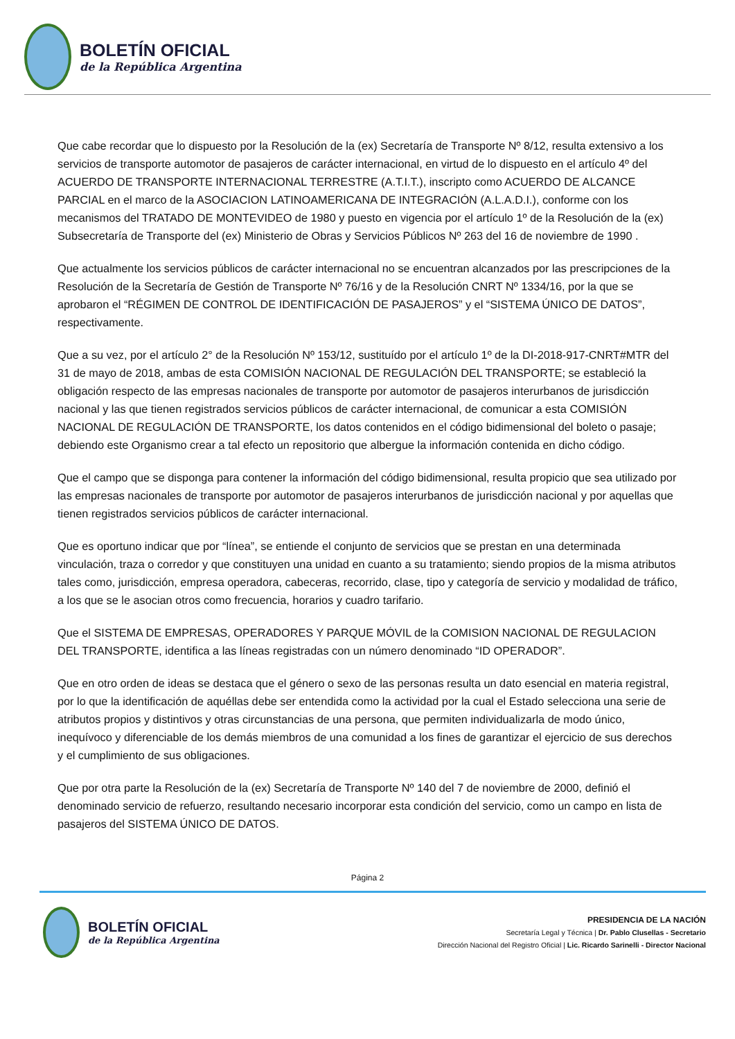BOLETÍN OFICIAL
de la República Argentina
Que cabe recordar que lo dispuesto por la Resolución de la (ex) Secretaría de Transporte Nº 8/12, resulta extensivo a los servicios de transporte automotor de pasajeros de carácter internacional, en virtud de lo dispuesto en el artículo 4º del ACUERDO DE TRANSPORTE INTERNACIONAL TERRESTRE (A.T.I.T.), inscripto como ACUERDO DE ALCANCE PARCIAL en el marco de la ASOCIACION LATINOAMERICANA DE INTEGRACIÓN (A.L.A.D.I.), conforme con los mecanismos del TRATADO DE MONTEVIDEO de 1980 y puesto en vigencia por el artículo 1º de la Resolución de la (ex) Subsecretaría de Transporte del (ex) Ministerio de Obras y Servicios Públicos Nº 263 del 16 de noviembre de 1990 .
Que actualmente los servicios públicos de carácter internacional no se encuentran alcanzados por las prescripciones de la Resolución de la Secretaría de Gestión de Transporte Nº 76/16 y de la Resolución CNRT Nº 1334/16, por la que se aprobaron el “RÉGIMEN DE CONTROL DE IDENTIFICACIÓN DE PASAJEROS” y el “SISTEMA ÚNICO DE DATOS”, respectivamente.
Que a su vez, por el artículo 2° de la Resolución Nº 153/12, sustituído por el artículo 1º de la DI-2018-917-CNRT#MTR del 31 de mayo de 2018, ambas de esta COMISIÓN NACIONAL DE REGULACIÓN DEL TRANSPORTE; se estableció la obligación respecto de las empresas nacionales de transporte por automotor de pasajeros interurbanos de jurisdicción nacional y las que tienen registrados servicios públicos de carácter internacional, de comunicar a esta COMISIÓN NACIONAL DE REGULACIÓN DE TRANSPORTE, los datos contenidos en el código bidimensional del boleto o pasaje; debiendo este Organismo crear a tal efecto un repositorio que albergue la información contenida en dicho código.
Que el campo que se disponga para contener la información del código bidimensional, resulta propicio que sea utilizado por las empresas nacionales de transporte por automotor de pasajeros interurbanos de jurisdicción nacional y por aquellas que tienen registrados servicios públicos de carácter internacional.
Que es oportuno indicar que por “línea”, se entiende el conjunto de servicios que se prestan en una determinada vinculación, traza o corredor y que constituyen una unidad en cuanto a su tratamiento; siendo propios de la misma atributos tales como, jurisdicción, empresa operadora, cabeceras, recorrido, clase, tipo y categoría de servicio y modalidad de tráfico, a los que se le asocian otros como frecuencia, horarios y cuadro tarifario.
Que el SISTEMA DE EMPRESAS, OPERADORES Y PARQUE MÓVIL de la COMISION NACIONAL DE REGULACION DEL TRANSPORTE, identifica a las líneas registradas con un número denominado “ID OPERADOR”.
Que en otro orden de ideas se destaca que el género o sexo de las personas resulta un dato esencial en materia registral, por lo que la identificación de aquéllas debe ser entendida como la actividad por la cual el Estado selecciona una serie de atributos propios y distintivos y otras circunstancias de una persona, que permiten individualizarla de modo único, inequívoco y diferenciable de los demás miembros de una comunidad a los fines de garantizar el ejercicio de sus derechos y el cumplimiento de sus obligaciones.
Que por otra parte la Resolución de la (ex) Secretaría de Transporte Nº 140 del 7 de noviembre de 2000, definió el denominado servicio de refuerzo, resultando necesario incorporar esta condición del servicio, como un campo en lista de pasajeros del SISTEMA ÚNICO DE DATOS.
Página 2
BOLETÍN OFICIAL
de la República Argentina
PRESIDENCIA DE LA NACIÓN
Secretaría Legal y Técnica | Dr. Pablo Clusellas - Secretario
Dirección Nacional del Registro Oficial | Lic. Ricardo Sarinelli - Director Nacional